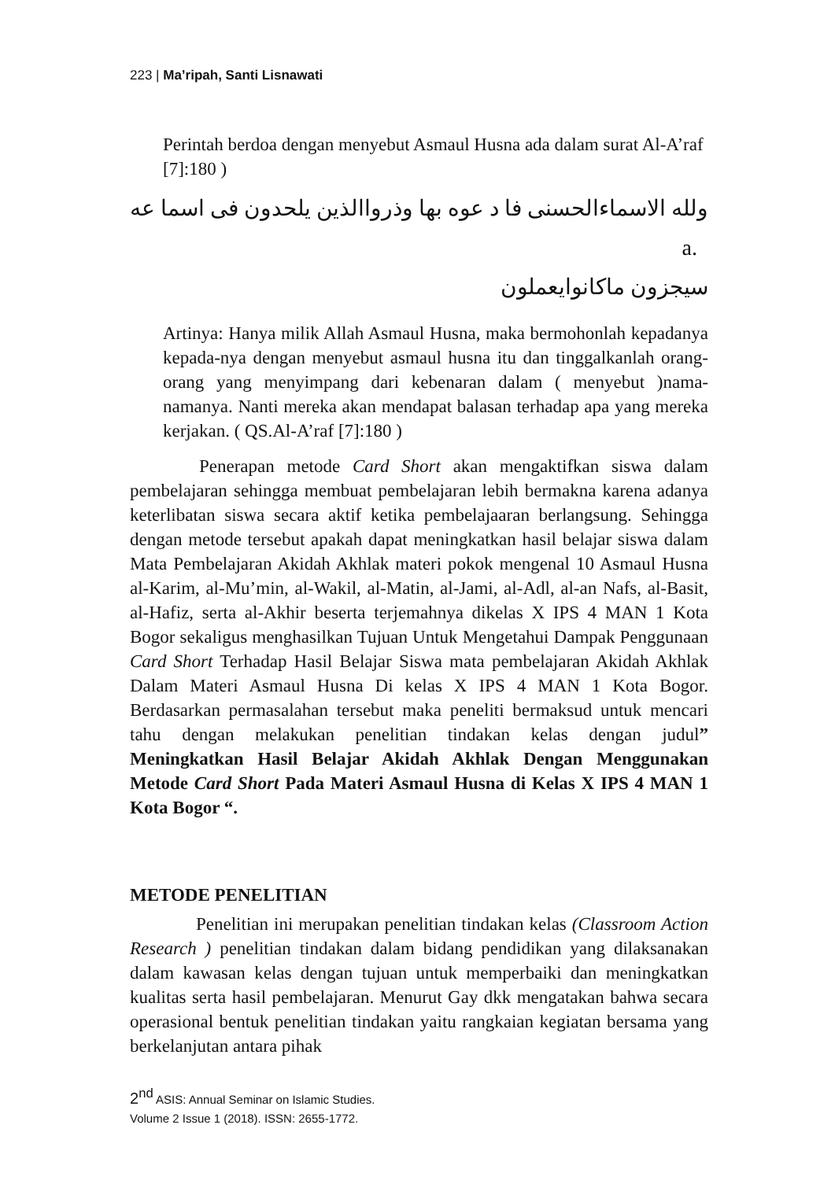223 | Ma’ripah, Santi Lisnawati
Perintah berdoa dengan menyebut Asmaul Husna ada dalam surat Al-A’raf [7]:180 )
ولله الاسماءالحسنى فا د عوه بها وذرواالذين يلحدون فى اسما عه a.
سيجزون ماكانوايعملون
Artinya: Hanya milik Allah Asmaul Husna, maka bermohonlah kepadanya kepada-nya dengan menyebut asmaul husna itu dan tinggalkanlah orang-orang yang menyimpang dari kebenaran dalam ( menyebut )nama-namanya. Nanti mereka akan mendapat balasan terhadap apa yang mereka kerjakan. ( QS.Al-A’raf [7]:180 )
Penerapan metode Card Short akan mengaktifkan siswa dalam pembelajaran sehingga membuat pembelajaran lebih bermakna karena adanya keterlibatan siswa secara aktif ketika pembelajaaran berlangsung. Sehingga dengan metode tersebut apakah dapat meningkatkan hasil belajar siswa dalam Mata Pembelajaran Akidah Akhlak materi pokok mengenal 10 Asmaul Husna al-Karim, al-Mu’min, al-Wakil, al-Matin, al-Jami, al-Adl, al-an Nafs, al-Basit, al-Hafiz, serta al-Akhir beserta terjemahnya dikelas X IPS 4 MAN 1 Kota Bogor sekaligus menghasilkan Tujuan Untuk Mengetahui Dampak Penggunaan Card Short Terhadap Hasil Belajar Siswa mata pembelajaran Akidah Akhlak Dalam Materi Asmaul Husna Di kelas X IPS 4 MAN 1 Kota Bogor. Berdasarkan permasalahan tersebut maka peneliti bermaksud untuk mencari tahu dengan melakukan penelitian tindakan kelas dengan judul” Meningkatkan Hasil Belajar Akidah Akhlak Dengan Menggunakan Metode Card Short Pada Materi Asmaul Husna di Kelas X IPS 4 MAN 1 Kota Bogor “.
METODE PENELITIAN
Penelitian ini merupakan penelitian tindakan kelas (Classroom Action Research ) penelitian tindakan dalam bidang pendidikan yang dilaksanakan dalam kawasan kelas dengan tujuan untuk memperbaiki dan meningkatkan kualitas serta hasil pembelajaran. Menurut Gay dkk mengatakan bahwa secara operasional bentuk penelitian tindakan yaitu rangkaian kegiatan bersama yang berkelanjutan antara pihak
2<sup>nd</sup> ASIS: Annual Seminar on Islamic Studies.
Volume 2 Issue 1 (2018). ISSN: 2655-1772.